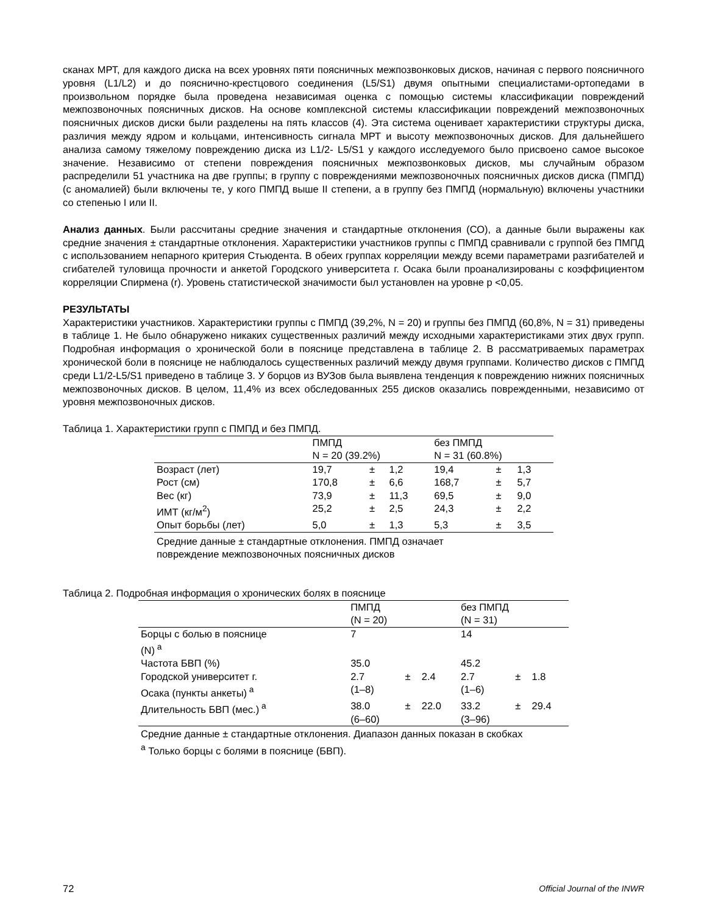сканах МРТ, для каждого диска на всех уровнях пяти поясничных межпозвонковых дисков, начиная с первого поясничного уровня (L1/L2) и до пояснично-крестцового соединения (L5/S1) двумя опытными специалистами-ортопедами в произвольном порядке была проведена независимая оценка с помощью системы классификации повреждений межпозвоночных поясничных дисков. На основе комплексной системы классификации повреждений межпозвоночных поясничных дисков диски были разделены на пять классов (4). Эта система оценивает характеристики структуры диска, различия между ядром и кольцами, интенсивность сигнала МРТ и высоту межпозвоночных дисков. Для дальнейшего анализа самому тяжелому повреждению диска из L1/2- L5/S1 у каждого исследуемого было присвоено самое высокое значение. Независимо от степени повреждения поясничных межпозвонковых дисков, мы случайным образом распределили 51 участника на две группы; в группу с повреждениями межпозвоночных поясничных дисков диска (ПМПД) (с аномалией) были включены те, у кого ПМПД выше II степени, а в группу без ПМПД (нормальную) включены участники со степенью I или II.
Анализ данных. Были рассчитаны средние значения и стандартные отклонения (СО), а данные были выражены как средние значения ± стандартные отклонения. Характеристики участников группы с ПМПД сравнивали с группой без ПМПД с использованием непарного критерия Стьюдента. В обеих группах корреляции между всеми параметрами разгибателей и сгибателей туловища прочности и анкетой Городского университета г. Осака были проанализированы с коэффициентом корреляции Спирмена (r). Уровень статистической значимости был установлен на уровне p <0,05.
РЕЗУЛЬТАТЫ
Характеристики участников. Характеристики группы с ПМПД (39,2%, N = 20) и группы без ПМПД (60,8%, N = 31) приведены в таблице 1. Не было обнаружено никаких существенных различий между исходными характеристиками этих двух групп. Подробная информация о хронической боли в пояснице представлена в таблице 2. В рассматриваемых параметрах хронической боли в пояснице не наблюдалось существенных различий между двумя группами. Количество дисков с ПМПД среди L1/2-L5/S1 приведено в таблице 3. У борцов из ВУЗов была выявлена тенденция к повреждению нижних поясничных межпозвоночных дисков. В целом, 11,4% из всех обследованных 255 дисков оказались поврежденными, независимо от уровня межпозвоночных дисков.
Таблица 1. Характеристики групп с ПМПД и без ПМПД.
| | ПМПД N = 20 (39.2%) | | | без ПМПД N = 31 (60.8%) | | |
| Возраст (лет) | 19,7 | ± | 1,2 | 19,4 | ± | 1,3 |
| Рост (см) | 170,8 | ± | 6,6 | 168,7 | ± | 5,7 |
| Вес (кг) | 73,9 | ± | 11,3 | 69,5 | ± | 9,0 |
| ИМТ (кг/м<sup>2</sup>) | 25,2 | ± | 2,5 | 24,3 | ± | 2,2 |
| Опыт борьбы (лет) | 5,0 | ± | 1,3 | 5,3 | ± | 3,5 |
| Средние данные ± стандартные отклонения. ПМПД означает повреждение межпозвоночных поясничных дисков | | | | | | |
Таблица 2. Подробная информация о хронических болях в пояснице
| | ПМПД (N = 20) | | | без ПМПД (N = 31) | | |
| Борцы с болью в пояснице (N)<sup>a</sup> | 7 | | | 14 | | |
| Частота БВП (%) | 35.0 | | | 45.2 | | |
| Городской университет г. Осака (пункты анкеты)<sup>a</sup> | 2.7 (1–8) | ± | 2.4 | 2.7 (1–6) | ± | 1.8 |
| Длительность БВП (мес.)<sup>a</sup> | 38.0 (6–60) | ± | 22.0 | 33.2 (3–96) | ± | 29.4 |
| Средние данные ± стандартные отклонения. Диапазон данных показан в скобках <sup>a</sup> Только борцы с болями в пояснице (БВП). | | | | | | |
72 Official Journal of the INWR